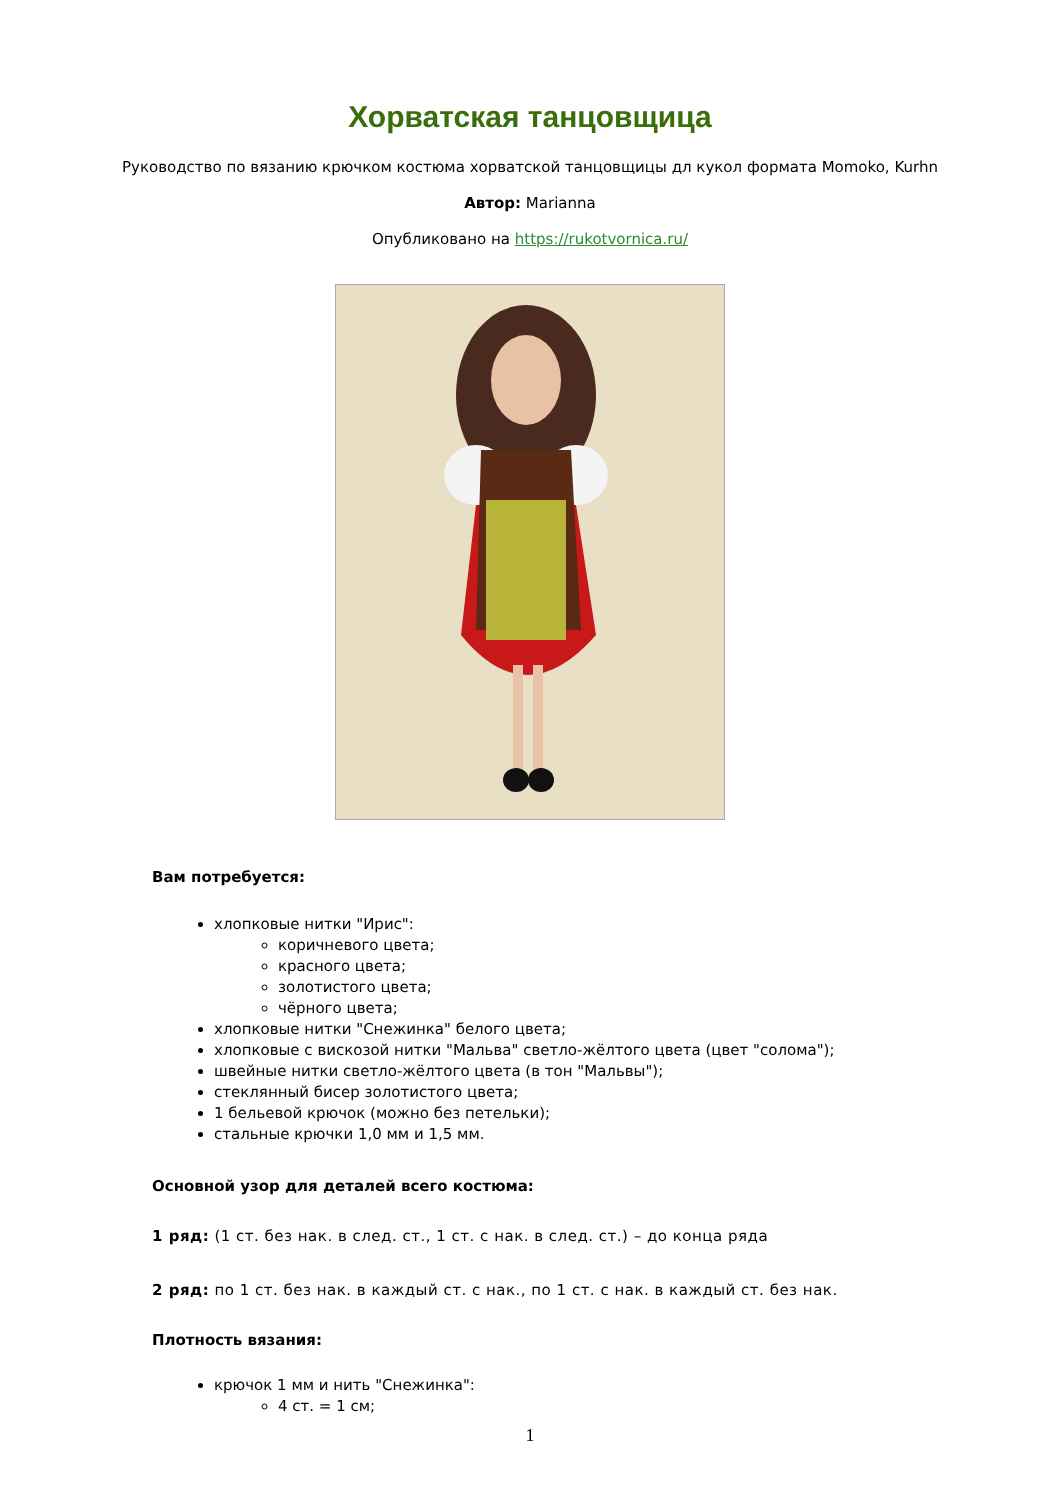Хорватская танцовщица
Руководство по вязанию крючком костюма хорватской танцовщицы дл кукол формата Momoko, Kurhn
Автор: Marianna
Опубликовано на https://rukotvornica.ru/
Вам потребуется:
хлопковые нитки "Ирис":
коричневого цвета;
красного цвета;
золотистого цвета;
чёрного цвета;
хлопковые нитки "Снежинка" белого цвета;
хлопковые с вискозой нитки "Мальва" светло-жёлтого цвета (цвет "солома");
швейные нитки светло-жёлтого цвета (в тон "Мальвы");
стеклянный бисер золотистого цвета;
1 бельевой крючок (можно без петельки);
стальные крючки 1,0 мм и 1,5 мм.
Основной узор для деталей всего костюма:
1 ряд: (1 ст. без нак. в след. ст., 1 ст. с нак. в след. ст.) – до конца ряда
2 ряд: по 1 ст. без нак. в каждый ст. с нак., по 1 ст. с нак. в каждый ст. без нак.
Плотность вязания:
крючок 1 мм и нить "Снежинка":
4 ст. = 1 см;
1